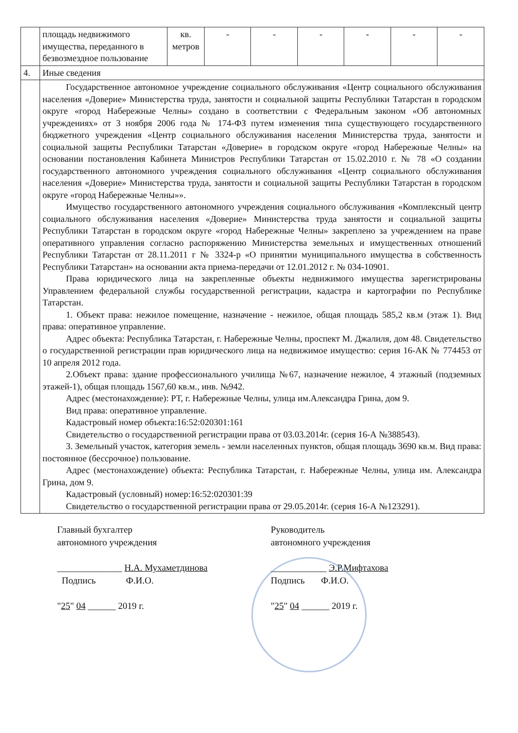| | площадь недвижимого имущества, переданного в безвозмездное пользование | кв. метров | - | - | - | - | - | - |
| 4. | Иные сведения | | | | | | | |
| | Государственное автономное учреждение социального обслуживания «Центр социального обслуживания населения «Доверие» Министерства труда, занятости и социальной защиты Республики Татарстан в городском округе «город Набережные Челны» создано в соответствии с Федеральным законом «Об автономных учреждениях» от 3 ноября 2006 года № 174-ФЗ путем изменения типа существующего государственного бюджетного учреждения «Центр социального обслуживания населения Министерства труда, занятости и социальной защиты Республики Татарстан «Доверие» в городском округе «город Набережные Челны» на основании постановления Кабинета Министров Республики Татарстан от 15.02.2010 г. № 78 «О создании государственного автономного учреждения социального обслуживания «Центр социального обслуживания населения «Доверие» Министерства труда, занятости и социальной защиты Республики Татарстан в городском округе «город Набережные Челны»». Имущество государственного автономного учреждения социального обслуживания «Комплексный центр социального обслуживания населения «Доверие» Министерства труда занятости и социальной защиты Республики Татарстан в городском округе «город Набережные Челны» закреплено за учреждением на праве оперативного управления согласно распоряжению Министерства земельных и имущественных отношений Республики Татарстан от 28.11.2011 г № 3324-р «О принятии муниципального имущества в собственность Республики Татарстан» на основании акта приема-передачи от 12.01.2012 г. № 034-10901. Права юридического лица на закрепленные объекты недвижимого имущества зарегистрированы Управлением федеральной службы государственной регистрации, кадастра и картографии по Республике Татарстан. 1. Объект права: нежилое помещение, назначение - нежилое, общая площадь 585,2 кв.м (этаж 1). Вид права: оперативное управление. Адрес объекта: Республика Татарстан, г. Набережные Челны, проспект М. Джалиля, дом 48. Свидетельство о государственной регистрации прав юридического лица на недвижимое имущество: серия 16-АК № 774453 от 10 апреля 2012 года. 2.Объект права: здание профессионального училища №67, назначение нежилое, 4 этажный (подземных этажей-1), общая площадь 1567,60 кв.м., инв. №942. Адрес (местонахождение): РТ, г. Набережные Челны, улица им.Александра Грина, дом 9. Вид права: оперативное управление. Кадастровый номер объекта:16:52:020301:161 Свидетельство о государственной регистрации права от 03.03.2014г. (серия 16-А №388543). 3. Земельный участок, категория земель - земли населенных пунктов, общая площадь 3690 кв.м. Вид права: постоянное (бессрочное) пользование. Адрес (местонахождение) объекта: Республика Татарстан, г. Набережные Челны, улица им. Александра Грина, дом 9. Кадастровый (условный) номер:16:52:020301:39 Свидетельство о государственной регистрации права от 29.05.2014г. (серия 16-А №123291). | | | | | | | |
Главный бухгалтер
автономного учреждения
______________ Н.А. Мухаметдинова
Подпись Ф.И.О.
"25" 04 ______ 2019 г.
Руководитель
автономного учреждения
____________ Э.Р.Мифтахова
Подпись Ф.И.О.
"25" 04 ______ 2019 г.